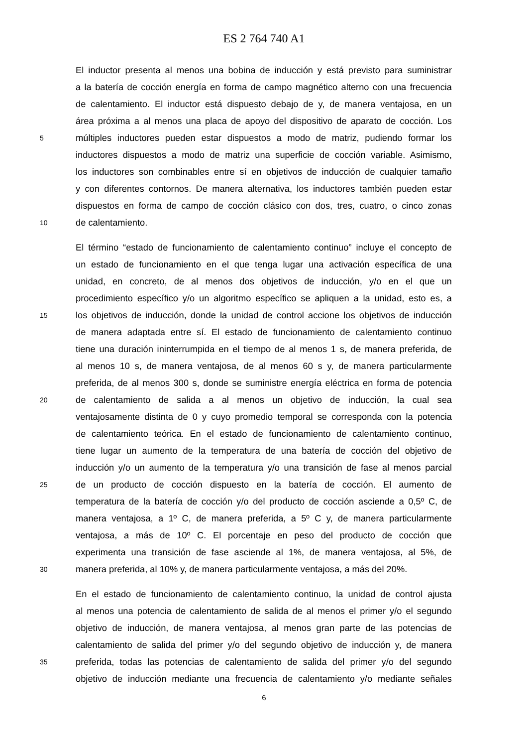ES 2 764 740 A1
El inductor presenta al menos una bobina de inducción y está previsto para suministrar
a la batería de cocción energía en forma de campo magnético alterno con una frecuencia
de calentamiento. El inductor está dispuesto debajo de y, de manera ventajosa, en un
área próxima a al menos una placa de apoyo del dispositivo de aparato de cocción. Los
5 múltiples inductores pueden estar dispuestos a modo de matriz, pudiendo formar los
inductores dispuestos a modo de matriz una superficie de cocción variable. Asimismo,
los inductores son combinables entre sí en objetivos de inducción de cualquier tamaño
y con diferentes contornos. De manera alternativa, los inductores también pueden estar
dispuestos en forma de campo de cocción clásico con dos, tres, cuatro, o cinco zonas
10 de calentamiento.
El término “estado de funcionamiento de calentamiento continuo” incluye el concepto de
un estado de funcionamiento en el que tenga lugar una activación específica de una
unidad, en concreto, de al menos dos objetivos de inducción, y/o en el que un
procedimiento específico y/o un algoritmo específico se apliquen a la unidad, esto es, a
15 los objetivos de inducción, donde la unidad de control accione los objetivos de inducción
de manera adaptada entre sí. El estado de funcionamiento de calentamiento continuo
tiene una duración ininterrumpida en el tiempo de al menos 1 s, de manera preferida, de
al menos 10 s, de manera ventajosa, de al menos 60 s y, de manera particularmente
preferida, de al menos 300 s, donde se suministre energía eléctrica en forma de potencia
20 de calentamiento de salida a al menos un objetivo de inducción, la cual sea
ventajosamente distinta de 0 y cuyo promedio temporal se corresponda con la potencia
de calentamiento teórica. En el estado de funcionamiento de calentamiento continuo,
tiene lugar un aumento de la temperatura de una batería de cocción del objetivo de
inducción y/o un aumento de la temperatura y/o una transición de fase al menos parcial
25 de un producto de cocción dispuesto en la batería de cocción. El aumento de
temperatura de la batería de cocción y/o del producto de cocción asciende a 0,5º C, de
manera ventajosa, a 1º C, de manera preferida, a 5º C y, de manera particularmente
ventajosa, a más de 10º C. El porcentaje en peso del producto de cocción que
experimenta una transición de fase asciende al 1%, de manera ventajosa, al 5%, de
30 manera preferida, al 10% y, de manera particularmente ventajosa, a más del 20%.
En el estado de funcionamiento de calentamiento continuo, la unidad de control ajusta
al menos una potencia de calentamiento de salida de al menos el primer y/o el segundo
objetivo de inducción, de manera ventajosa, al menos gran parte de las potencias de
calentamiento de salida del primer y/o del segundo objetivo de inducción y, de manera
35 preferida, todas las potencias de calentamiento de salida del primer y/o del segundo
objetivo de inducción mediante una frecuencia de calentamiento y/o mediante señales
6